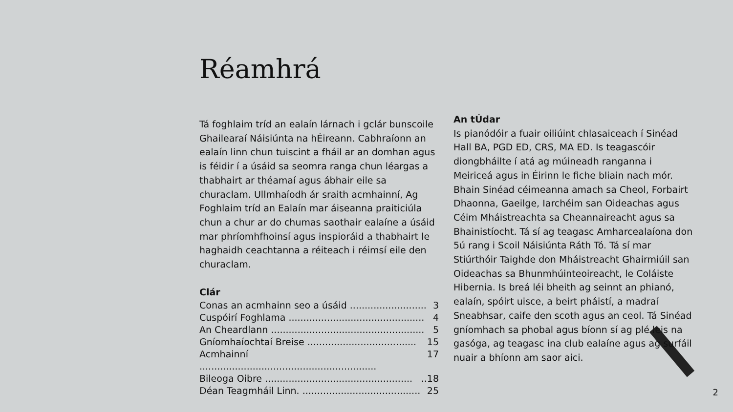Réamhrá
Tá foghlaim tríd an ealaín lárnach i gclár bunscoile Ghailearaí Náisiúnta na hÉireann. Cabhraíonn an ealaín linn chun tuiscint a fháil ar an domhan agus is féidir í a úsáid sa seomra ranga chun léargas a thabhairt ar théamaí agus ábhair eile sa churaclam. Ullmhaíodh ár sraith acmhainní, Ag Foghlaim tríd an Ealaín mar áiseanna praiticiúla chun a chur ar do chumas saothair ealaíne a úsáid mar phríomhfhoinsí agus inspioráid a thabhairt le haghaidh ceachtanna a réiteach i réimsí eile den churaclam.
Clár
Conas an acmhainn seo a úsáid .......................... 3
Cuspóirí Foghlama .............................................. 4
An Cheardlann .................................................... 5
Gníomhaíochtaí Breise ..................................... 15
Acmhainní ............................................................ 17
Bileoga Oibre ....................................................18
Déan Teagmháil Linn. ........................................ 25
An tÚdar
Is pianódóir a fuair oiliúint chlasaiceach í Sinéad Hall BA, PGD ED, CRS, MA ED. Is teagascóir diongbháilte í atá ag múineadh ranganna i Meiriceá agus in Éirinn le fiche bliain nach mór. Bhain Sinéad céimeanna amach sa Cheol, Forbairt Dhaonna, Gaeilge, Iarchéim san Oideachas agus Céim Mháistreachta sa Cheannaireacht agus sa Bhainistíocht. Tá sí ag teagasc Amharcealaíona don 5ú rang i Scoil Náisiúnta Ráth Tó. Tá sí mar Stiúrthóir Taighde don Mháistreacht Ghairmiúil san Oideachas sa Bhunmhúinteoireacht, le Coláiste Hibernia. Is breá léi bheith ag seinnt an phianó, ealaín, spóirt uisce, a beirt pháistí, a madraí Sneabhsar, caife den scoth agus an ceol. Tá Sinéad gníomhach sa phobal agus bíonn sí ag plé leis na gasóga, ag teagasc ina club ealaíne agus ag surfáil nuair a bhíonn am saor aici.
2